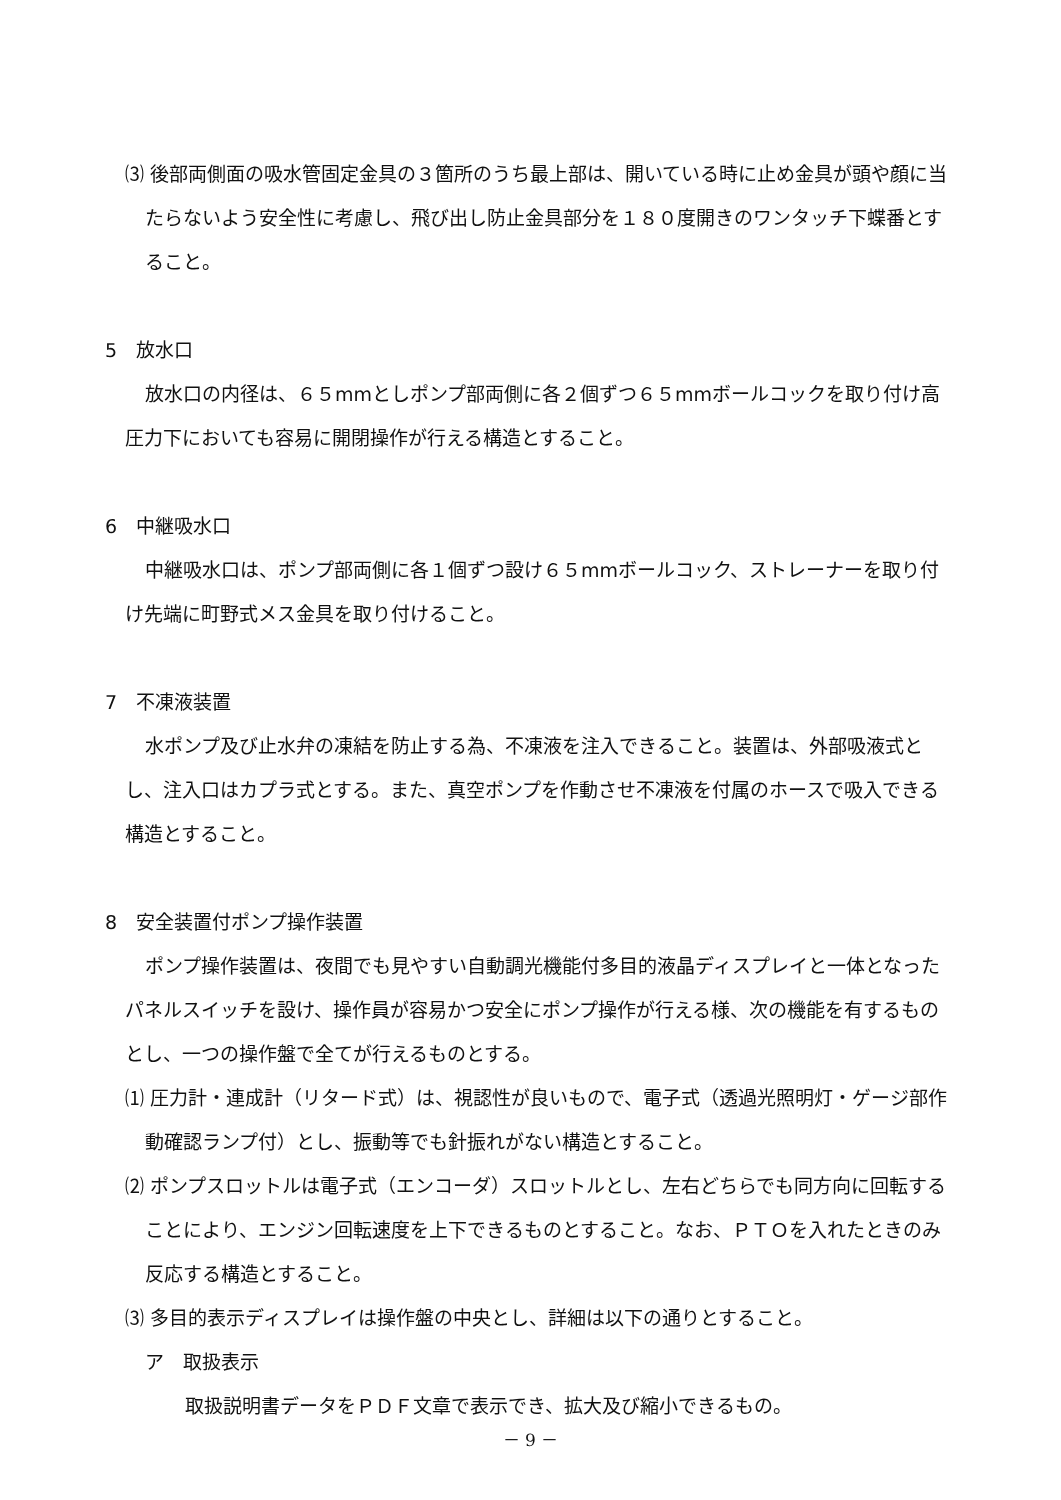⑶ 後部両側面の吸水管固定金具の３箇所のうち最上部は、開いている時に止め金具が頭や顔に当たらないよう安全性に考慮し、飛び出し防止金具部分を１８０度開きのワンタッチ下蝶番とすること。
5　放水口
放水口の内径は、６５mmとしポンプ部両側に各２個ずつ６５mmボールコックを取り付け高圧力下においても容易に開閉操作が行える構造とすること。
6　中継吸水口
中継吸水口は、ポンプ部両側に各１個ずつ設け６５mmボールコック、ストレーナーを取り付け先端に町野式メス金具を取り付けること。
7　不凍液装置
水ポンプ及び止水弁の凍結を防止する為、不凍液を注入できること。装置は、外部吸液式とし、注入口はカプラ式とする。また、真空ポンプを作動させ不凍液を付属のホースで吸入できる構造とすること。
8　安全装置付ポンプ操作装置
ポンプ操作装置は、夜間でも見やすい自動調光機能付多目的液晶ディスプレイと一体となったパネルスイッチを設け、操作員が容易かつ安全にポンプ操作が行える様、次の機能を有するものとし、一つの操作盤で全てが行えるものとする。
⑴ 圧力計・連成計（リタード式）は、視認性が良いもので、電子式（透過光照明灯・ゲージ部作動確認ランプ付）とし、振動等でも針振れがない構造とすること。
⑵ ポンプスロットルは電子式（エンコーダ）スロットルとし、左右どちらでも同方向に回転することにより、エンジン回転速度を上下できるものとすること。なお、ＰＴＯを入れたときのみ反応する構造とすること。
⑶ 多目的表示ディスプレイは操作盤の中央とし、詳細は以下の通りとすること。
ア　取扱表示
取扱説明書データをＰＤＦ文章で表示でき、拡大及び縮小できるもの。
－ 9 －